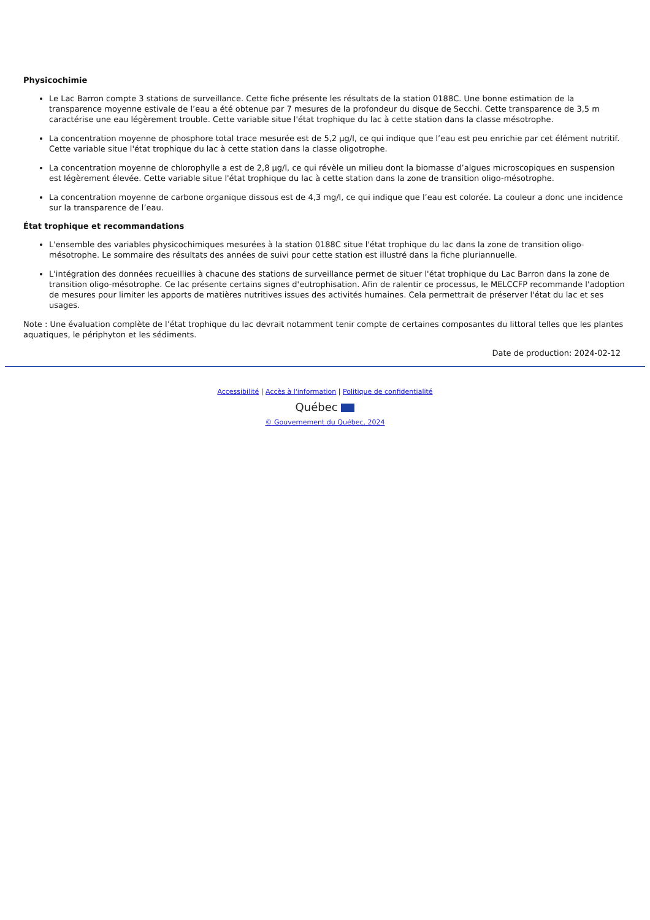Physicochimie
Le Lac Barron compte 3 stations de surveillance. Cette fiche présente les résultats de la station 0188C. Une bonne estimation de la transparence moyenne estivale de l’eau a été obtenue par 7 mesures de la profondeur du disque de Secchi. Cette transparence de 3,5 m caractérise une eau légèrement trouble. Cette variable situe l'état trophique du lac à cette station dans la classe mésotrophe.
La concentration moyenne de phosphore total trace mesurée est de 5,2 µg/l, ce qui indique que l’eau est peu enrichie par cet élément nutritif. Cette variable situe l'état trophique du lac à cette station dans la classe oligotrophe.
La concentration moyenne de chlorophylle a est de 2,8 µg/l, ce qui révèle un milieu dont la biomasse d’algues microscopiques en suspension est légèrement élevée. Cette variable situe l'état trophique du lac à cette station dans la zone de transition oligo-mésotrophe.
La concentration moyenne de carbone organique dissous est de 4,3 mg/l, ce qui indique que l’eau est colorée. La couleur a donc une incidence sur la transparence de l’eau.
État trophique et recommandations
L'ensemble des variables physicochimiques mesurées à la station 0188C situe l'état trophique du lac dans la zone de transition oligo-mésotrophe. Le sommaire des résultats des années de suivi pour cette station est illustré dans la fiche pluriannuelle.
L'intégration des données recueillies à chacune des stations de surveillance permet de situer l'état trophique du Lac Barron dans la zone de transition oligo-mésotrophe. Ce lac présente certains signes d'eutrophisation. Afin de ralentir ce processus, le MELCCFP recommande l'adoption de mesures pour limiter les apports de matières nutritives issues des activités humaines. Cela permettrait de préserver l'état du lac et ses usages.
Note : Une évaluation complète de l’état trophique du lac devrait notamment tenir compte de certaines composantes du littoral telles que les plantes aquatiques, le périphyton et les sédiments.
Date de production: 2024-02-12
Accessibilité | Accès à l'information | Politique de confidentialité
Québec
© Gouvernement du Québec, 2024